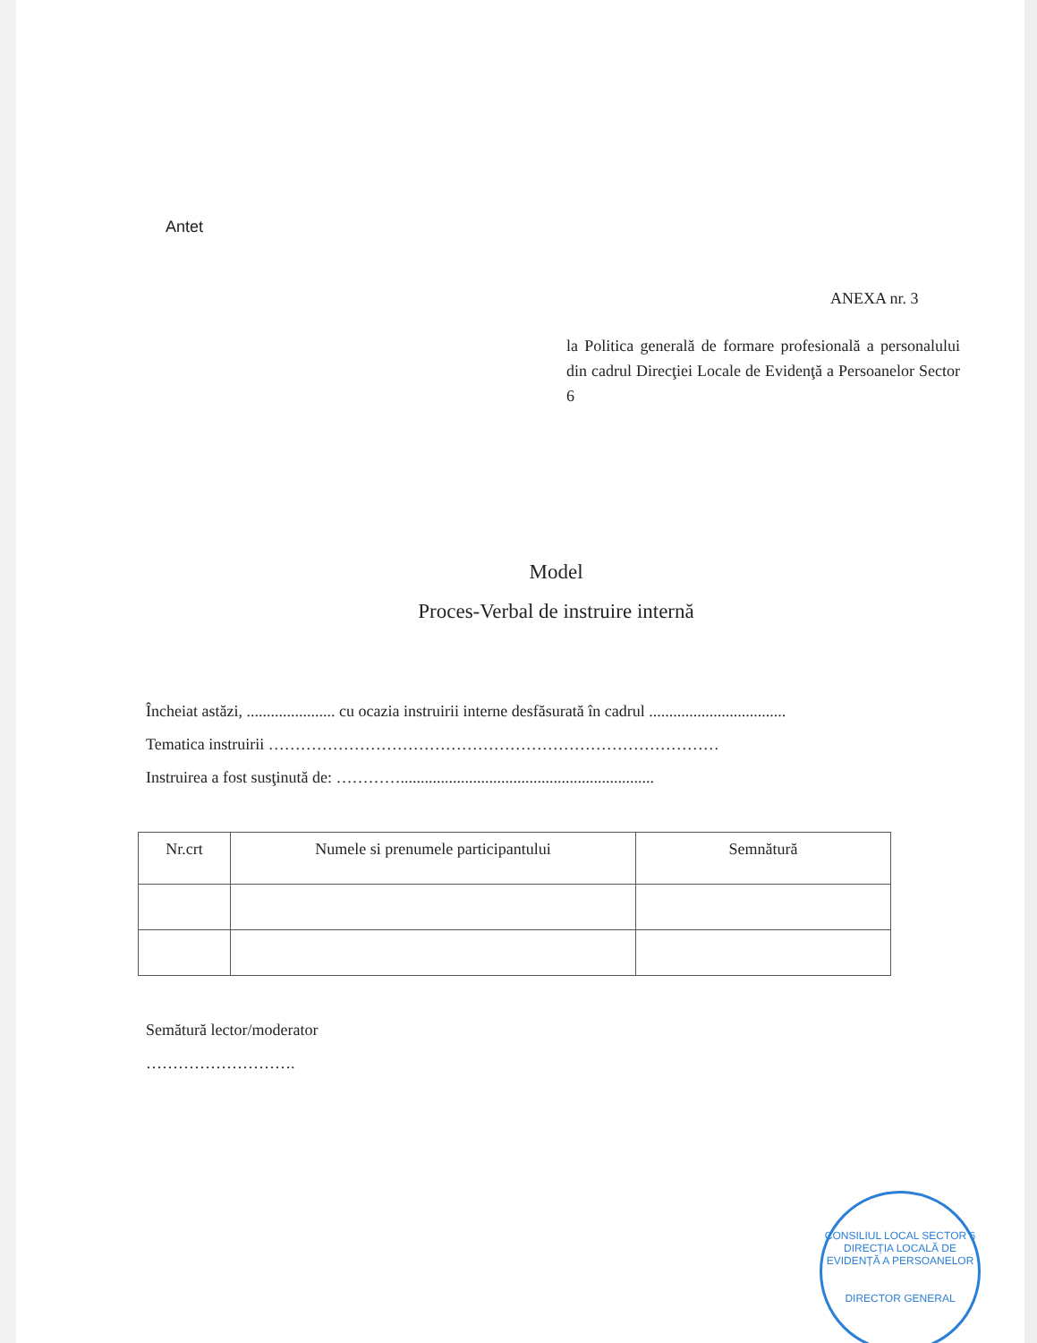Antet
ANEXA nr. 3
la Politica generală de formare profesională a personalului din cadrul Direcţiei Locale de Evidenţă a Persoanelor Sector 6
Model
Proces-Verbal de instruire internă
Încheiat astăzi, ...................... cu ocazia instruirii interne desfăsurată în cadrul ..................................
Tematica instruirii …………………………………………………………………………
Instruirea a fost susţinută de: …………...............................................................
| Nr.crt | Numele si prenumele participantului | Semnătură |
| --- | --- | --- |
Semătură lector/moderator
……………………….
CONSILIUL LOCAL SECTOR 6
DIRECȚIA LOCALĂ DE EVIDENȚĂ A PERSOANELOR
DIRECTOR GENERAL